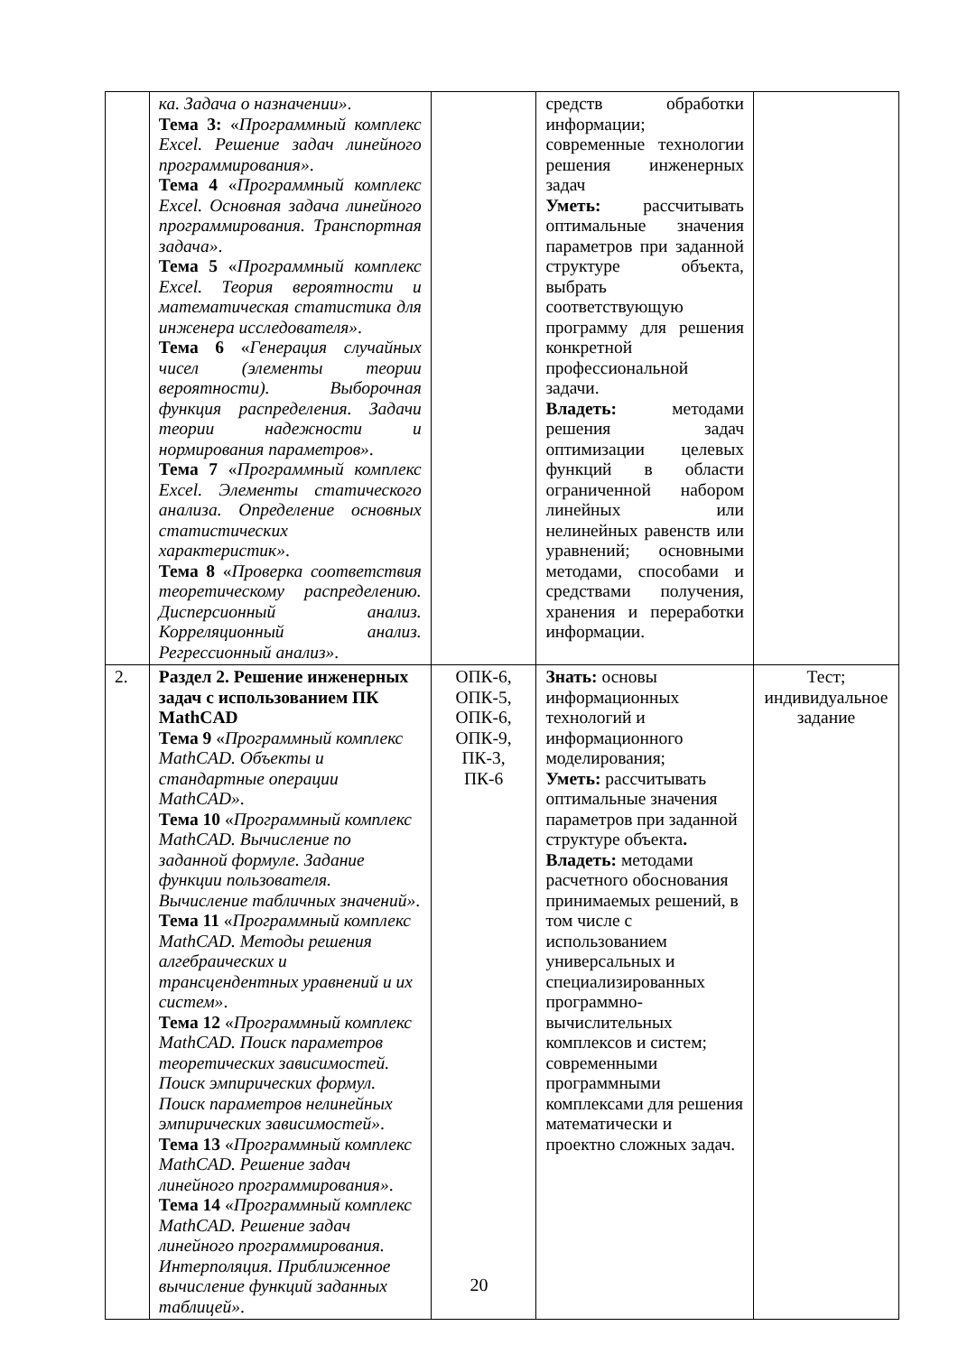| | ка. Задача о назначении» . Тема 3: « Программный комплекс Excel. Решение задач линейного программирования» . Тема 4 « Программный комплекс Excel. Основная задача линейного программирования. Транспортная задача» . Тема 5 « Программный комплекс Excel. Теория вероятности и математическая статистика для инженера исследователя» . Тема 6 « Генерация случайных чисел (элементы теории вероятности). Выборочная функция распределения. Задачи теории надежности и нормирования параметров» . Тема 7 « Программный комплекс Excel. Элементы статического анализа. Определение основных статистических характеристик» . Тема 8 « Проверка соответствия теоретическому распределению. Дисперсионный анализ. Корреляционный анализ. Регрессионный анализ» . | | средств обработки информации; современные технологии решения инженерных задач Уметь: рассчитывать оптимальные значения параметров при заданной структуре объекта, выбрать соответствующую программу для решения конкретной профессиональной задачи. Владеть: методами решения задач оптимизации целевых функций в области ограниченной набором линейных или нелинейных равенств или уравнений; основными методами, способами и средствами получения, хранения и переработки информации. | |
| 2. | Раздел 2. Решение инженерных задач с использованием ПК MathCAD Тема 9 « Программный комплекс MathCAD. Объекты и стандартные операции MathCAD» . Тема 10 « Программный комплекс MathCAD. Вычисление по заданной формуле. Задание функции пользователя. Вычисление табличных значений» . Тема 11 « Программный комплекс MathCAD. Методы решения алгебраических и трансцендентных уравнений и их систем» . Тема 12 « Программный комплекс MathCAD. Поиск параметров теоретических зависимостей. Поиск эмпирических формул. Поиск параметров нелинейных эмпирических зависимостей» . Тема 13 « Программный комплекс MathCAD. Решение задач линейного программирования» . Тема 14 « Программный комплекс MathCAD. Решение задач линейного программирования. Интерполяция. Приближенное вычисление функций заданных таблицей» . | ОПК-6, ОПК-5, ОПК-6, ОПК-9, ПК-3, ПК-6 | Знать: основы информационных технологий и информационного моделирования; Уметь: рассчитывать оптимальные значения параметров при заданной структуре объекта . Владеть: методами расчетного обоснования принимаемых решений, в том числе с использованием универсальных и специализированных программно-вычислительных комплексов и систем; современными программными комплексами для решения математически и проектно сложных задач. | Тест; индивидуальное задание |
20